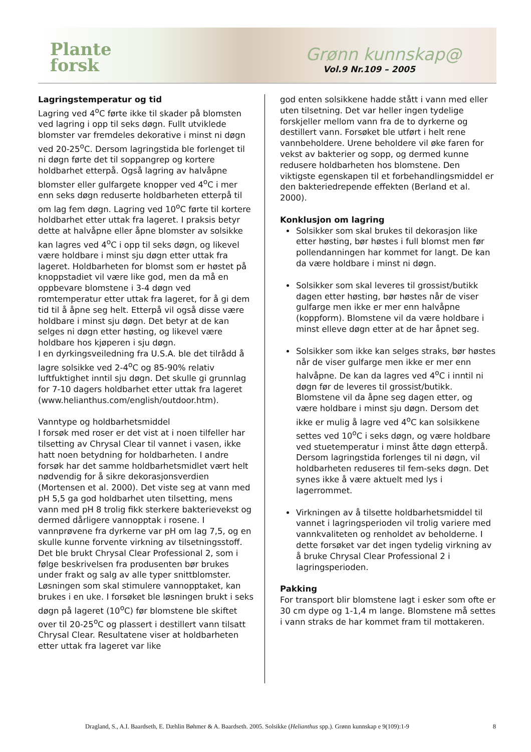Plante
forsk
Grønn kunnskap@
Vol.9 Nr.109 – 2005
Lagringstemperatur og tid
Lagring ved 4<sup>o</sup>C førte ikke til skader på blomsten ved lagring i opp til seks døgn. Fullt utviklede blomster var fremdeles dekorative i minst ni døgn ved 20-25<sup>o</sup>C. Dersom lagringstida ble forlenget til ni døgn førte det til soppangrep og kortere holdbarhet etterpå. Også lagring av halvåpne blomster eller gulfargete knopper ved 4<sup>o</sup>C i mer enn seks døgn reduserte holdbarheten etterpå til om lag fem døgn. Lagring ved 10<sup>o</sup>C førte til kortere holdbarhet etter uttak fra lageret. I praksis betyr dette at halvåpne eller åpne blomster av solsikke kan lagres ved 4<sup>o</sup>C i opp til seks døgn, og likevel være holdbare i minst sju døgn etter uttak fra lageret. Holdbarheten for blomst som er høstet på knoppstadiet vil være like god, men da må en oppbevare blomstene i 3-4 døgn ved romtemperatur etter uttak fra lageret, for å gi dem tid til å åpne seg helt. Etterpå vil også disse være holdbare i minst sju døgn. Det betyr at de kan selges ni døgn etter høsting, og likevel være holdbare hos kjøperen i sju døgn.
I en dyrkingsveiledning fra U.S.A. ble det tilrådd å lagre solsikke ved 2-4<sup>o</sup>C og 85-90% relativ luftfuktighet inntil sju døgn. Det skulle gi grunnlag for 7-10 dagers holdbarhet etter uttak fra lageret (www.helianthus.com/english/outdoor.htm).
Vanntype og holdbarhetsmiddel
I forsøk med roser er det vist at i noen tilfeller har tilsetting av Chrysal Clear til vannet i vasen, ikke hatt noen betydning for holdbarheten. I andre forsøk har det samme holdbarhetsmidlet vært helt nødvendig for å sikre dekorasjonsverdien (Mortensen et al. 2000). Det viste seg at vann med pH 5,5 ga god holdbarhet uten tilsetting, mens vann med pH 8 trolig fikk sterkere bakterievekst og dermed dårligere vannopptak i rosene. I vannprøvene fra dyrkerne var pH om lag 7,5, og en skulle kunne forvente virkning av tilsetningsstoff. Det ble brukt Chrysal Clear Professional 2, som i følge beskrivelsen fra produsenten bør brukes under frakt og salg av alle typer snittblomster. Løsningen som skal stimulere vannopptaket, kan brukes i en uke. I forsøket ble løsningen brukt i seks døgn på lageret (10<sup>o</sup>C) før blomstene ble skiftet over til 20-25<sup>o</sup>C og plassert i destillert vann tilsatt Chrysal Clear. Resultatene viser at holdbarheten etter uttak fra lageret var like
god enten solsikkene hadde stått i vann med eller uten tilsetning. Det var heller ingen tydelige forskjeller mellom vann fra de to dyrkerne og destillert vann. Forsøket ble utført i helt rene vannbeholdere. Urene beholdere vil øke faren for vekst av bakterier og sopp, og dermed kunne redusere holdbarheten hos blomstene. Den viktigste egenskapen til et forbehandlingsmiddel er den bakteriedrepende effekten (Berland et al. 2000).
Konklusjon om lagring
Solsikker som skal brukes til dekorasjon like etter høsting, bør høstes i full blomst men før pollendanningen har kommet for langt. De kan da være holdbare i minst ni døgn.
Solsikker som skal leveres til grossist/butikk dagen etter høsting, bør høstes når de viser gulfarge men ikke er mer enn halvåpne (koppform). Blomstene vil da være holdbare i minst elleve døgn etter at de har åpnet seg.
Solsikker som ikke kan selges straks, bør høstes når de viser gulfarge men ikke er mer enn halvåpne. De kan da lagres ved 4<sup>o</sup>C i inntil ni døgn før de leveres til grossist/butikk. Blomstene vil da åpne seg dagen etter, og være holdbare i minst sju døgn. Dersom det ikke er mulig å lagre ved 4<sup>o</sup>C kan solsikkene settes ved 10<sup>o</sup>C i seks døgn, og være holdbare ved stuetemperatur i minst åtte døgn etterpå. Dersom lagringstida forlenges til ni døgn, vil holdbarheten reduseres til fem-seks døgn. Det synes ikke å være aktuelt med lys i lagerrommet.
Virkningen av å tilsette holdbarhetsmiddel til vannet i lagringsperioden vil trolig variere med vannkvaliteten og renholdet av beholderne. I dette forsøket var det ingen tydelig virkning av å bruke Chrysal Clear Professional 2 i lagringsperioden.
Pakking
For transport blir blomstene lagt i esker som ofte er 30 cm dype og 1-1,4 m lange. Blomstene må settes i vann straks de har kommet fram til mottakeren.
Dragland, S., A.I. Baardseth, E. Dæhlin Bøhmer & A. Baardseth. 2005. Solsikke (Helianthus spp.). Grønn kunnskap e 9(109):1-9 8